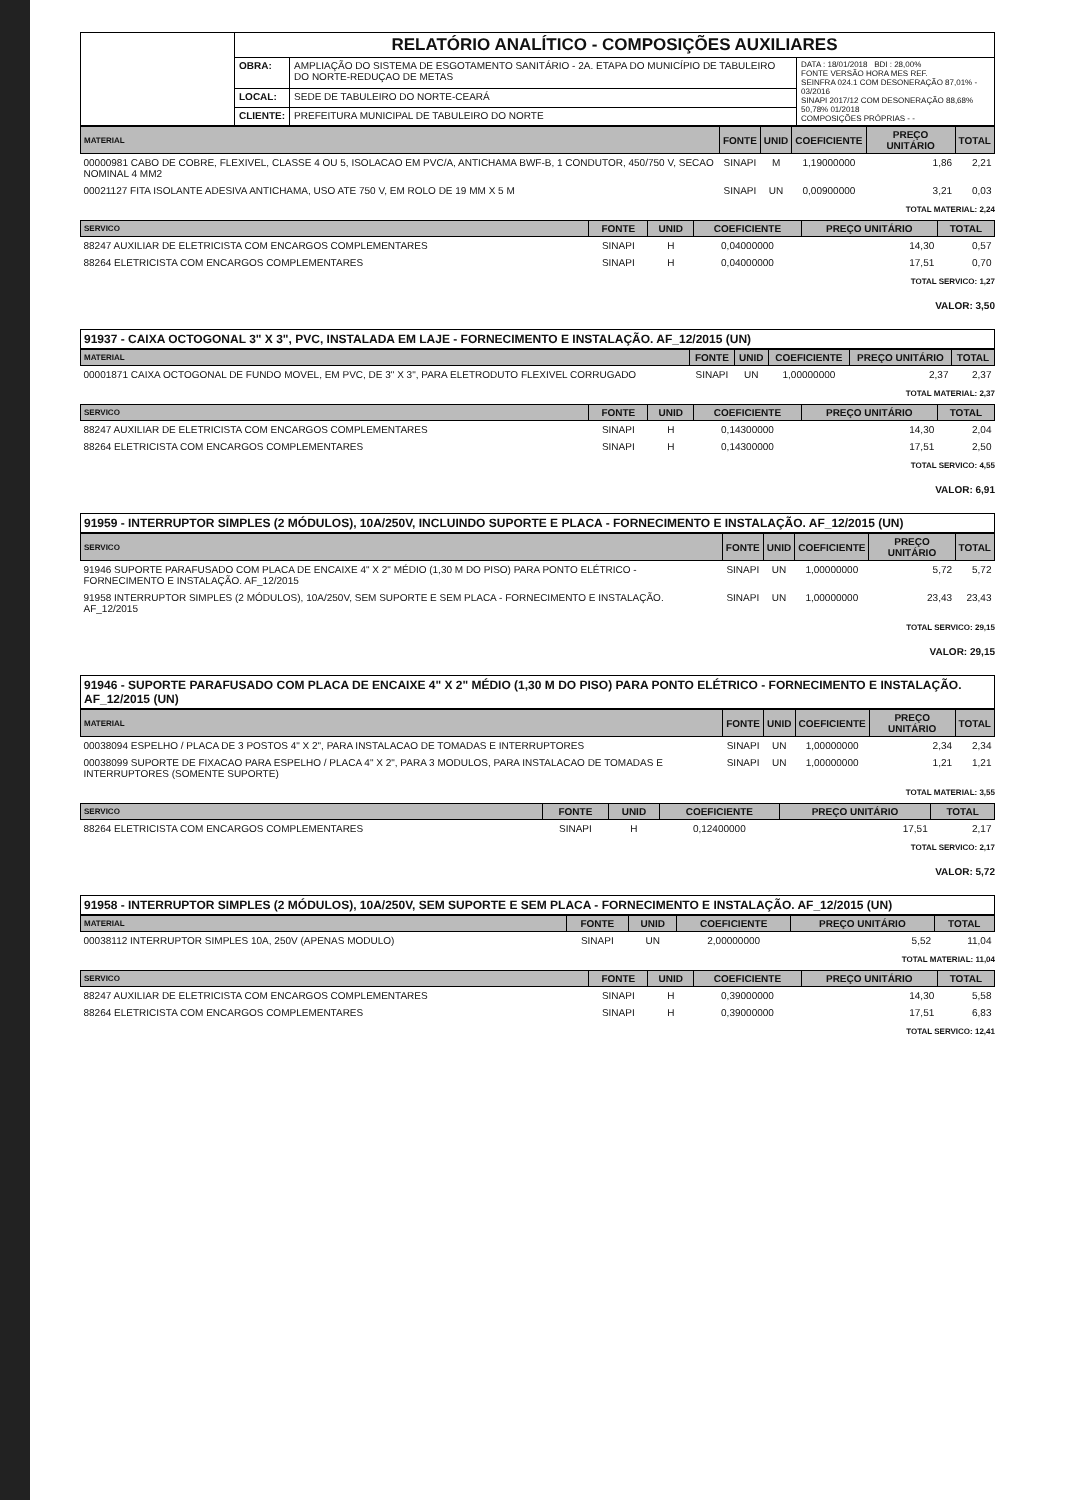| | RELATÓRIO ANALÍTICO - COMPOSIÇÕES AUXILIARES | | |
| | OBRA: | AMPLIAÇÃO DO SISTEMA DE ESGOTAMENTO SANITÁRIO - 2A. ETAPA DO MUNICÍPIO DE TABULEIRO DO NORTE-REDUÇAO DE METAS | DATA : 18/01/2018 BDI : 28,00% FONTE VERSÃO HORA MES REF. SEINFRA 024.1 COM DESONERAÇÃO 87,01% - 03/2016 SINAPI 2017/12 COM DESONERAÇÃO 88,68% 50,78% 01/2018 COMPOSIÇÕES PRÓPRIAS - - |
| | LOCAL: | SEDE DE TABULEIRO DO NORTE-CEARÁ | |
| | CLIENTE: | PREFEITURA MUNICIPAL DE TABULEIRO DO NORTE | |
| MATERIAL | FONTE | UNID | COEFICIENTE | PREÇO UNITÁRIO | TOTAL |
| --- | --- | --- | --- | --- | --- |
| 00000981 CABO DE COBRE, FLEXIVEL, CLASSE 4 OU 5, ISOLACAO EM PVC/A, ANTICHAMA BWF-B, 1 CONDUTOR, 450/750 V, SECAO NOMINAL 4 MM2 | SINAPI | M | 1,19000000 | 1,86 | 2,21 |
| 00021127 FITA ISOLANTE ADESIVA ANTICHAMA, USO ATE 750 V, EM ROLO DE 19 MM X 5 M | SINAPI | UN | 0,00900000 | 3,21 | 0,03 |
TOTAL MATERIAL: 2,24
| SERVICO | FONTE | UNID | COEFICIENTE | PREÇO UNITÁRIO | TOTAL |
| --- | --- | --- | --- | --- | --- |
| 88247 AUXILIAR DE ELETRICISTA COM ENCARGOS COMPLEMENTARES | SINAPI | H | 0,04000000 | 14,30 | 0,57 |
| 88264 ELETRICISTA COM ENCARGOS COMPLEMENTARES | SINAPI | H | 0,04000000 | 17,51 | 0,70 |
TOTAL SERVICO: 1,27
VALOR: 3,50
91937 - CAIXA OCTOGONAL 3" X 3", PVC, INSTALADA EM LAJE - FORNECIMENTO E INSTALAÇÃO. AF_12/2015 (UN)
| MATERIAL | FONTE | UNID | COEFICIENTE | PREÇO UNITÁRIO | TOTAL |
| --- | --- | --- | --- | --- | --- |
| 00001871 CAIXA OCTOGONAL DE FUNDO MOVEL, EM PVC, DE 3" X 3", PARA ELETRODUTO FLEXIVEL CORRUGADO | SINAPI | UN | 1,00000000 | 2,37 | 2,37 |
TOTAL MATERIAL: 2,37
| SERVICO | FONTE | UNID | COEFICIENTE | PREÇO UNITÁRIO | TOTAL |
| --- | --- | --- | --- | --- | --- |
| 88247 AUXILIAR DE ELETRICISTA COM ENCARGOS COMPLEMENTARES | SINAPI | H | 0,14300000 | 14,30 | 2,04 |
| 88264 ELETRICISTA COM ENCARGOS COMPLEMENTARES | SINAPI | H | 0,14300000 | 17,51 | 2,50 |
TOTAL SERVICO: 4,55
VALOR: 6,91
91959 - INTERRUPTOR SIMPLES (2 MÓDULOS), 10A/250V, INCLUINDO SUPORTE E PLACA - FORNECIMENTO E INSTALAÇÃO. AF_12/2015 (UN)
| SERVICO | FONTE | UNID | COEFICIENTE | PREÇO UNITÁRIO | TOTAL |
| --- | --- | --- | --- | --- | --- |
| 91946 SUPORTE PARAFUSADO COM PLACA DE ENCAIXE 4" X 2" MÉDIO (1,30 M DO PISO) PARA PONTO ELÉTRICO - FORNECIMENTO E INSTALAÇÃO. AF_12/2015 | SINAPI | UN | 1,00000000 | 5,72 | 5,72 |
| 91958 INTERRUPTOR SIMPLES (2 MÓDULOS), 10A/250V, SEM SUPORTE E SEM PLACA - FORNECIMENTO E INSTALAÇÃO. AF_12/2015 | SINAPI | UN | 1,00000000 | 23,43 | 23,43 |
TOTAL SERVICO: 29,15
VALOR: 29,15
91946 - SUPORTE PARAFUSADO COM PLACA DE ENCAIXE 4" X 2" MÉDIO (1,30 M DO PISO) PARA PONTO ELÉTRICO - FORNECIMENTO E INSTALAÇÃO. AF_12/2015 (UN)
| MATERIAL | FONTE | UNID | COEFICIENTE | PREÇO UNITÁRIO | TOTAL |
| --- | --- | --- | --- | --- | --- |
| 00038094 ESPELHO / PLACA DE 3 POSTOS 4" X 2", PARA INSTALACAO DE TOMADAS E INTERRUPTORES | SINAPI | UN | 1,00000000 | 2,34 | 2,34 |
| 00038099 SUPORTE DE FIXACAO PARA ESPELHO / PLACA 4" X 2", PARA 3 MODULOS, PARA INSTALACAO DE TOMADAS E INTERRUPTORES (SOMENTE SUPORTE) | SINAPI | UN | 1,00000000 | 1,21 | 1,21 |
TOTAL MATERIAL: 3,55
| SERVICO | FONTE | UNID | COEFICIENTE | PREÇO UNITÁRIO | TOTAL |
| --- | --- | --- | --- | --- | --- |
| 88264 ELETRICISTA COM ENCARGOS COMPLEMENTARES | SINAPI | H | 0,12400000 | 17,51 | 2,17 |
TOTAL SERVICO: 2,17
VALOR: 5,72
91958 - INTERRUPTOR SIMPLES (2 MÓDULOS), 10A/250V, SEM SUPORTE E SEM PLACA - FORNECIMENTO E INSTALAÇÃO. AF_12/2015 (UN)
| MATERIAL | FONTE | UNID | COEFICIENTE | PREÇO UNITÁRIO | TOTAL |
| --- | --- | --- | --- | --- | --- |
| 00038112 INTERRUPTOR SIMPLES 10A, 250V (APENAS MODULO) | SINAPI | UN | 2,00000000 | 5,52 | 11,04 |
TOTAL MATERIAL: 11,04
| SERVICO | FONTE | UNID | COEFICIENTE | PREÇO UNITÁRIO | TOTAL |
| --- | --- | --- | --- | --- | --- |
| 88247 AUXILIAR DE ELETRICISTA COM ENCARGOS COMPLEMENTARES | SINAPI | H | 0,39000000 | 14,30 | 5,58 |
| 88264 ELETRICISTA COM ENCARGOS COMPLEMENTARES | SINAPI | H | 0,39000000 | 17,51 | 6,83 |
TOTAL SERVICO: 12,41